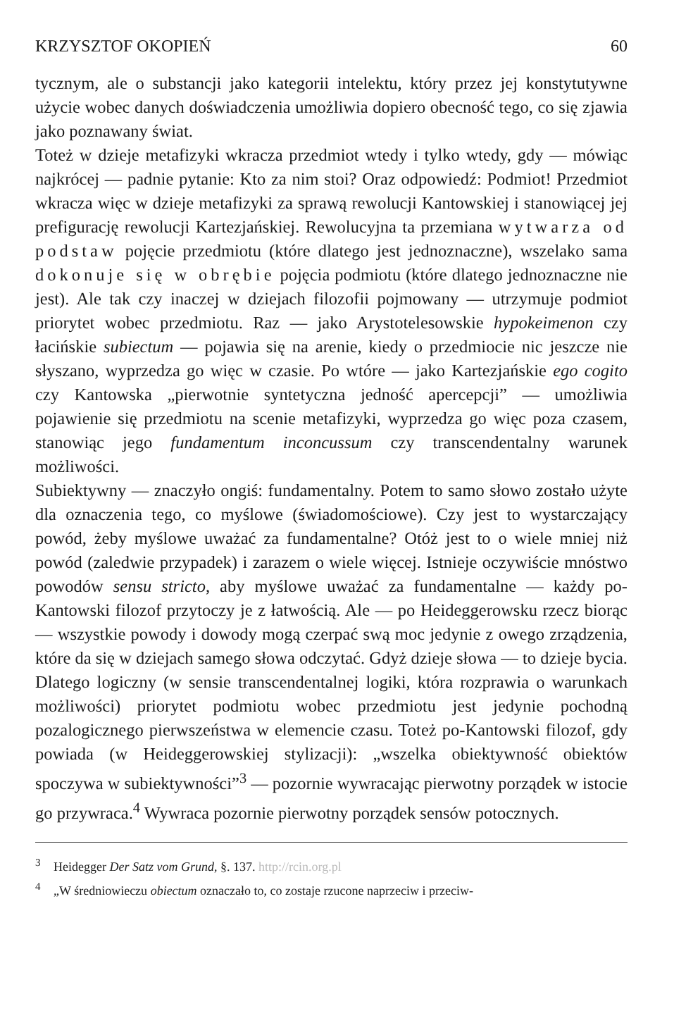KRZYSZTOF OKOPIEŃ 60
tycznym, ale o substancji jako kategorii intelektu, który przez jej konstytutywne użycie wobec danych doświadczenia umożliwia dopiero obecność tego, co się zjawia jako poznawany świat.
Toteż w dzieje metafizyki wkracza przedmiot wtedy i tylko wtedy, gdy — mówiąc najkrócej — padnie pytanie: Kto za nim stoi? Oraz odpowiedź: Podmiot! Przedmiot wkracza więc w dzieje metafizyki za sprawą rewolucji Kantowskiej i stanowiącej jej prefigurację rewolucji Kartezjańskiej. Rewolucyjna ta przemiana wytwarza od podstaw pojęcie przedmiotu (które dlatego jest jednoznaczne), wszelako sama dokonuje się w obrębie pojęcia podmiotu (które dlatego jednoznaczne nie jest). Ale tak czy inaczej w dziejach filozofii pojmowany — utrzymuje podmiot priorytet wobec przedmiotu. Raz — jako Arystotelesowskie hypokeimenon czy łacińskie subiectum — pojawia się na arenie, kiedy o przedmiocie nic jeszcze nie słyszano, wyprzedza go więc w czasie. Po wtóre — jako Kartezjańskie ego cogito czy Kantowska „pierwotnie syntetyczna jedność apercepcji” — umożliwia pojawienie się przedmiotu na scenie metafizyki, wyprzedza go więc poza czasem, stanowiąc jego fundamentum inconcussum czy transcendentalny warunek możliwości.
Subiektywny — znaczyło ongiś: fundamentalny. Potem to samo słowo zostało użyte dla oznaczenia tego, co myślowe (świadomościowe). Czy jest to wystarczający powód, żeby myślowe uważać za fundamentalne? Otóż jest to o wiele mniej niż powód (zaledwie przypadek) i zarazem o wiele więcej. Istnieje oczywiście mnóstwo powodów sensu stricto, aby myślowe uważać za fundamentalne — każdy po-Kantowski filozof przytoczy je z łatwością. Ale — po Heideggerowsku rzecz biorąc — wszystkie powody i dowody mogą czerpać swą moc jedynie z owego zrządzenia, które da się w dziejach samego słowa odczytać. Gdyż dzieje słowa — to dzieje bycia. Dlatego logiczny (w sensie transcendentalnej logiki, która rozprawia o warunkach możliwości) priorytet podmiotu wobec przedmiotu jest jedynie pochodną pozalogicznego pierwszeństwa w elemencie czasu. Toteż po-Kantowski filozof, gdy powiada (w Heideggerowskiej stylizacji): „wszelka obiektywność obiektów spoczywa w subiektywności”<sup>3</sup> — pozornie wywracając pierwotny porządek w istocie go przywraca.<sup>4</sup> Wywraca pozornie pierwotny porządek sensów potocznych.
<sup>3</sup> Heidegger Der Satz vom Grund, §. 137. http://rcin.org.pl
<sup>4</sup> „W średniowieczu obiectum oznaczało to, co zostaje rzucone naprzeciw i przeciw-